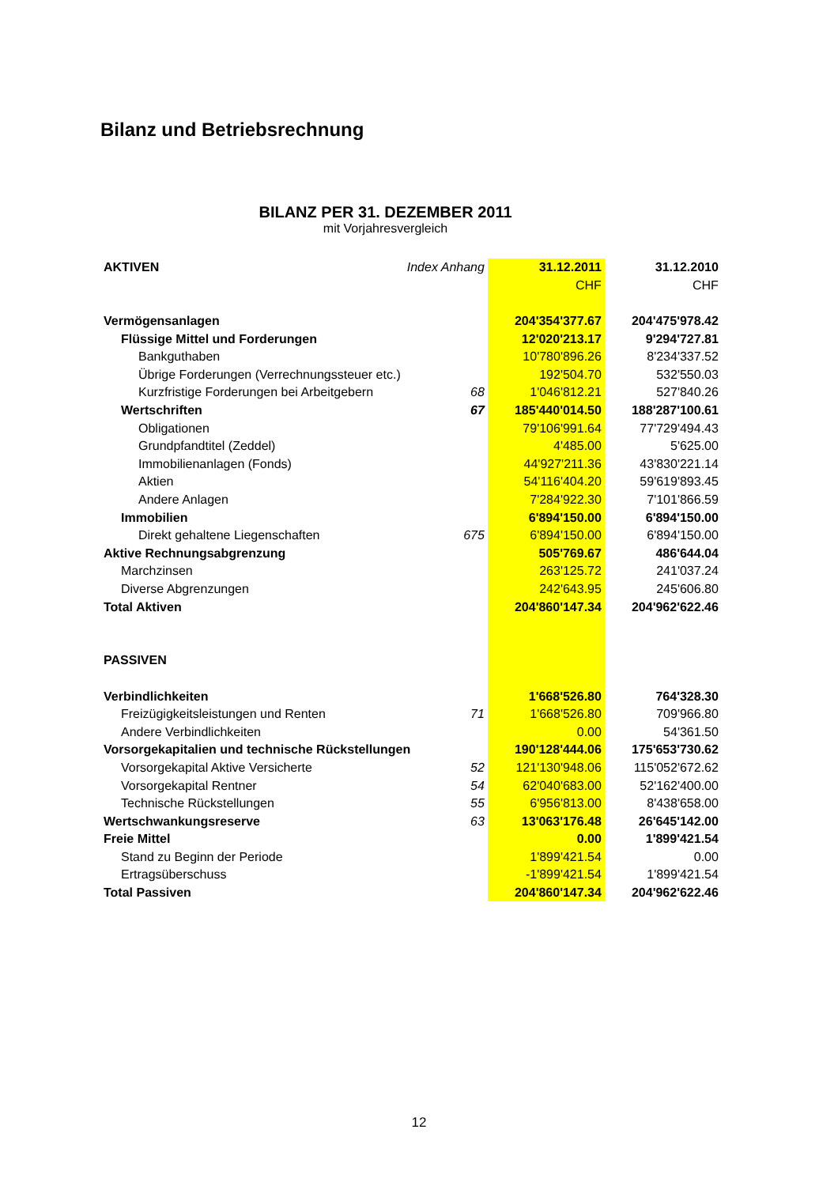Bilanz und Betriebsrechnung
BILANZ PER 31. DEZEMBER 2011
mit Vorjahresvergleich
| AKTIVEN | Index Anhang | 31.12.2011 | 31.12.2010 |
| --- | --- | --- | --- |
| | | CHF | CHF |
| Vermögensanlagen | | 204'354'377.67 | 204'475'978.42 |
| Flüssige Mittel und Forderungen | | 12'020'213.17 | 9'294'727.81 |
| Bankguthaben | | 10'780'896.26 | 8'234'337.52 |
| Übrige Forderungen (Verrechnungssteuer etc.) | | 192'504.70 | 532'550.03 |
| Kurzfristige Forderungen bei Arbeitgebern | 68 | 1'046'812.21 | 527'840.26 |
| Wertschriften | 67 | 185'440'014.50 | 188'287'100.61 |
| Obligationen | | 79'106'991.64 | 77'729'494.43 |
| Grundpfandtitel (Zeddel) | | 4'485.00 | 5'625.00 |
| Immobilienanlagen (Fonds) | | 44'927'211.36 | 43'830'221.14 |
| Aktien | | 54'116'404.20 | 59'619'893.45 |
| Andere Anlagen | | 7'284'922.30 | 7'101'866.59 |
| Immobilien | | 6'894'150.00 | 6'894'150.00 |
| Direkt gehaltene Liegenschaften | 675 | 6'894'150.00 | 6'894'150.00 |
| Aktive Rechnungsabgrenzung | | 505'769.67 | 486'644.04 |
| Marchzinsen | | 263'125.72 | 241'037.24 |
| Diverse Abgrenzungen | | 242'643.95 | 245'606.80 |
| Total Aktiven | | 204'860'147.34 | 204'962'622.46 |
| PASSIVEN | | | |
| Verbindlichkeiten | | 1'668'526.80 | 764'328.30 |
| Freizügigkeitsleistungen und Renten | 71 | 1'668'526.80 | 709'966.80 |
| Andere Verbindlichkeiten | | 0.00 | 54'361.50 |
| Vorsorgekapitalien und technische Rückstellungen | | 190'128'444.06 | 175'653'730.62 |
| Vorsorgekapital Aktive Versicherte | 52 | 121'130'948.06 | 115'052'672.62 |
| Vorsorgekapital Rentner | 54 | 62'040'683.00 | 52'162'400.00 |
| Technische Rückstellungen | 55 | 6'956'813.00 | 8'438'658.00 |
| Wertschwankungsreserve | 63 | 13'063'176.48 | 26'645'142.00 |
| Freie Mittel | | 0.00 | 1'899'421.54 |
| Stand zu Beginn der Periode | | 1'899'421.54 | 0.00 |
| Ertragsüberschuss | | -1'899'421.54 | 1'899'421.54 |
| Total Passiven | | 204'860'147.34 | 204'962'622.46 |
12